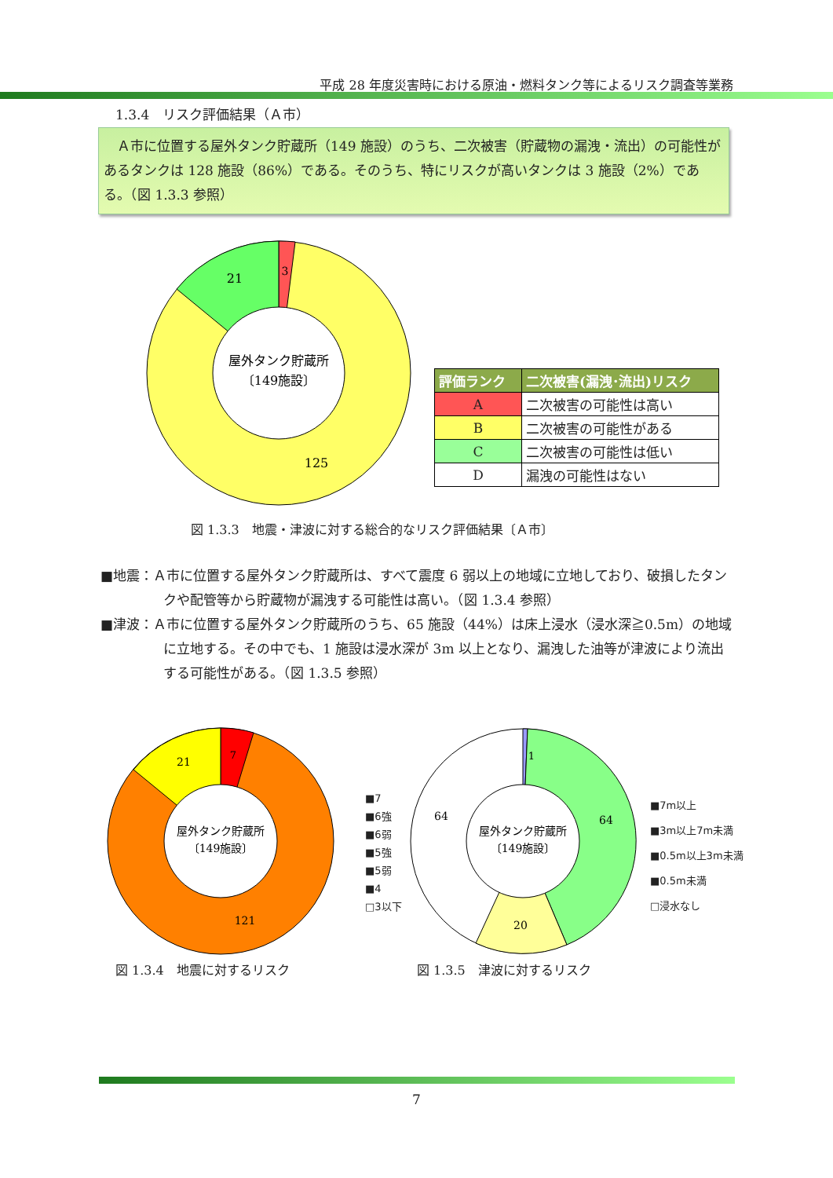平成 28 年度災害時における原油・燃料タンク等によるリスク調査等業務
1.3.4　リスク評価結果（Ａ市）
　Ａ市に位置する屋外タンク貯蔵所（149 施設）のうち、二次被害（貯蔵物の漏洩・流出）の可能性があるタンクは 128 施設（86%）である。そのうち、特にリスクが高いタンクは 3 施設（2%）である。（図 1.3.3 参照）
屋外タンク貯蔵所
〔149施設〕
21
3
125
| 評価ランク | 二次被害(漏洩･流出)リスク |
| --- | --- |
| A | 二次被害の可能性は高い |
| B | 二次被害の可能性がある |
| C | 二次被害の可能性は低い |
| D | 漏洩の可能性はない |
図 1.3.3　地震・津波に対する総合的なリスク評価結果〔Ａ市〕
■地震：Ａ市に位置する屋外タンク貯蔵所は、すべて震度 6 弱以上の地域に立地しており、破損したタンクや配管等から貯蔵物が漏洩する可能性は高い。（図 1.3.4 参照）
■津波：Ａ市に位置する屋外タンク貯蔵所のうち、65 施設（44%）は床上浸水（浸水深≧0.5m）の地域に立地する。その中でも、1 施設は浸水深が 3m 以上となり、漏洩した油等が津波により流出する可能性がある。（図 1.3.5 参照）
屋外タンク貯蔵所
〔149施設〕
21
7
121
■7
■6強
■6弱
■5強
■5弱
■4
□3以下
屋外タンク貯蔵所
〔149施設〕
64
64
1
20
■7m以上
■3m以上7m未満
■0.5m以上3m未満
■0.5m未満
□浸水なし
図 1.3.4　地震に対するリスク 図 1.3.5　津波に対するリスク
7